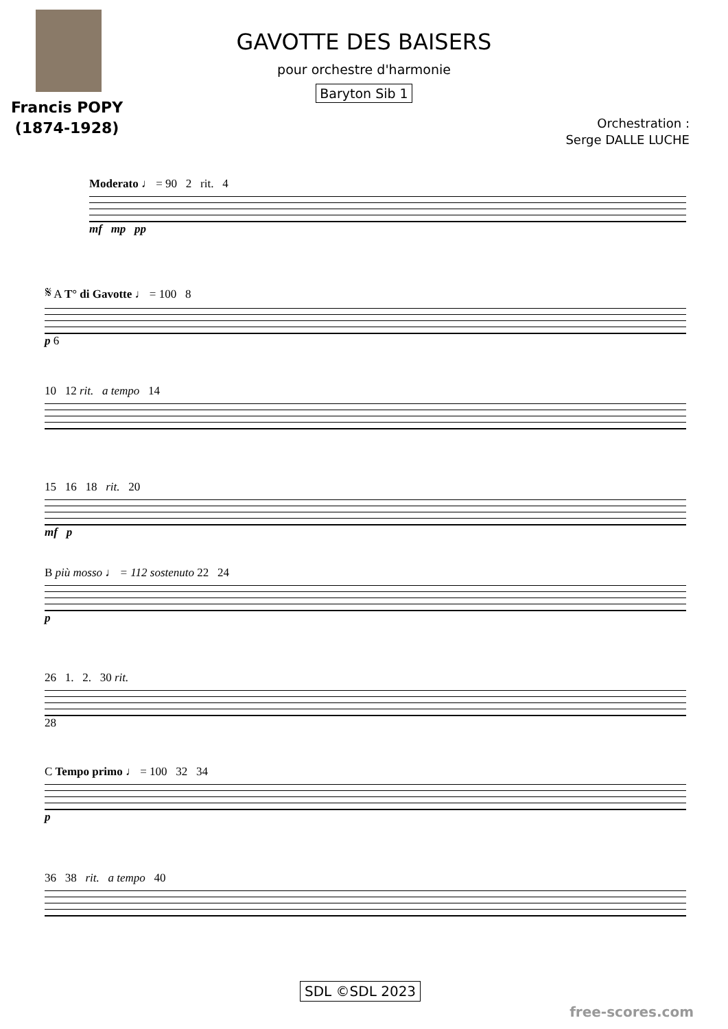Francis POPY
(1874-1928)
GAVOTTE DES BAISERS
pour orchestre d'harmonie
Baryton Sib 1
Orchestration :
Serge DALLE LUCHE
Moderato ♩ = 90 2 rit. 4
mf mp pp
𝄋 A T° di Gavotte ♩ = 100 8
p 6
10 12 rit. a tempo 14
15 16 18 rit. 20
mf p
B più mosso ♩ = 112 sostenuto 22 24
p
26 1. 2. 30 rit.
28
C Tempo primo ♩ = 100 32 34
p
36 38 rit. a tempo 40
SDL ©SDL 2023
free-scores.com